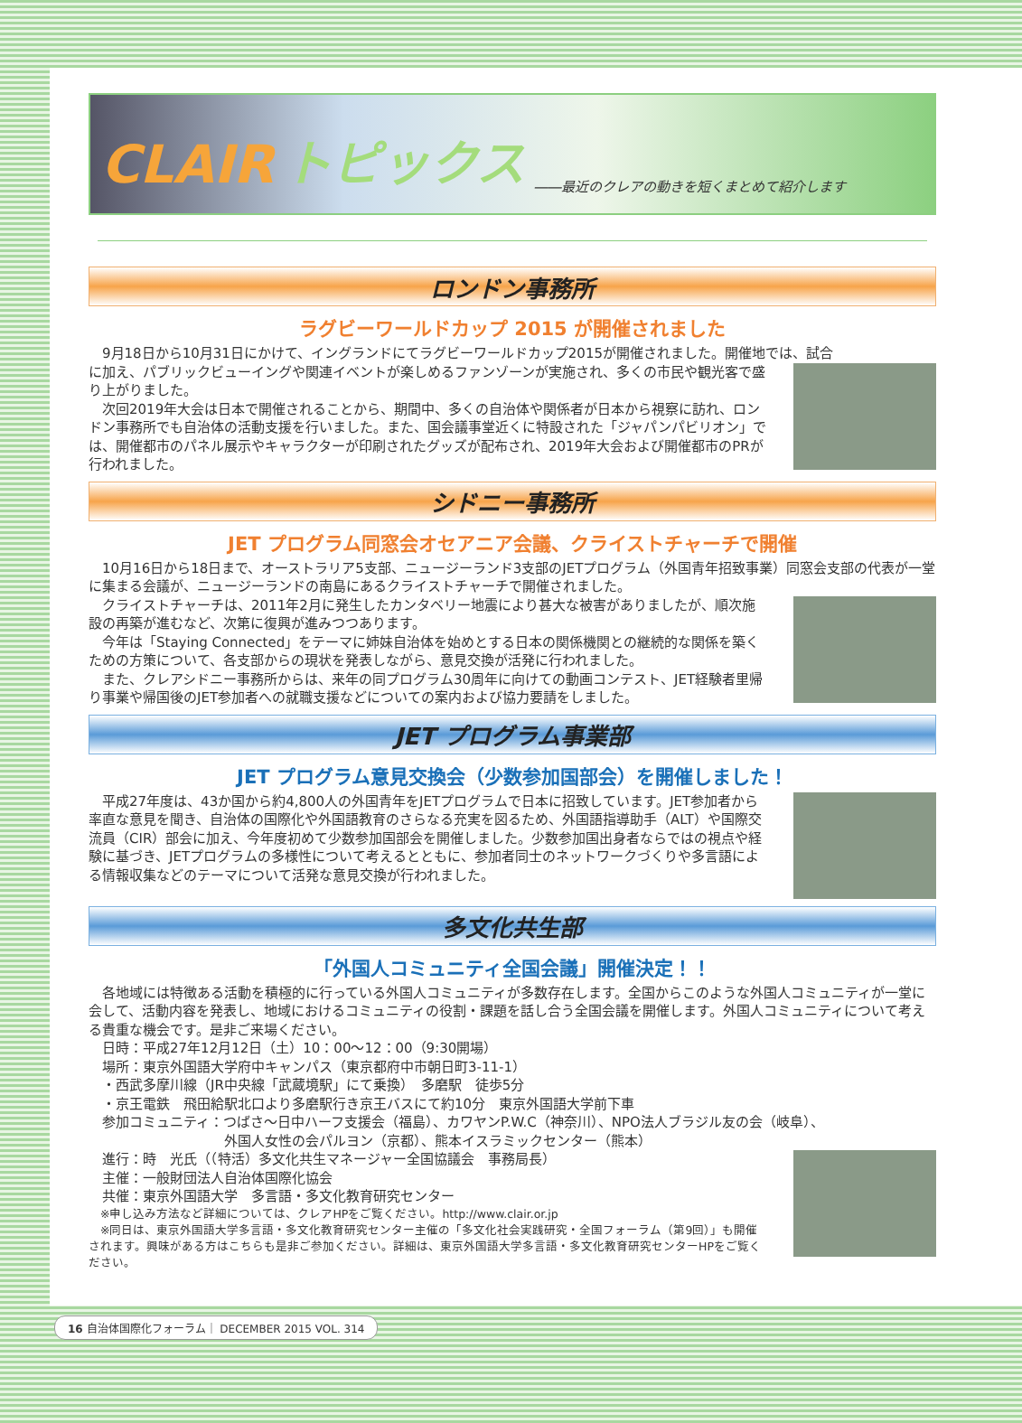CLAIR トピックス ――最近のクレアの動きを短くまとめて紹介します
ロンドン事務所
ラグビーワールドカップ 2015 が開催されました
　9月18日から10月31日にかけて、イングランドにてラグビーワールドカップ2015が開催されました。開催地では、試合
に加え、パブリックビューイングや関連イベントが楽しめるファンゾーンが実施され、多くの市民や観光客で盛り上がりました。
　次回2019年大会は日本で開催されることから、期間中、多くの自治体や関係者が日本から視察に訪れ、ロンドン事務所でも自治体の活動支援を行いました。また、国会議事堂近くに特設された「ジャパンパビリオン」では、開催都市のパネル展示やキャラクターが印刷されたグッズが配布され、2019年大会および開催都市のPRが行われました。
シドニー事務所
JET プログラム同窓会オセアニア会議、クライストチャーチで開催
　10月16日から18日まで、オーストラリア5支部、ニュージーランド3支部のJETプログラム（外国青年招致事業）同窓会支部の代表が一堂に集まる会議が、ニュージーランドの南島にあるクライストチャーチで開催されました。
　クライストチャーチは、2011年2月に発生したカンタベリー地震により甚大な被害がありましたが、順次施設の再築が進むなど、次第に復興が進みつつあります。
　今年は「Staying Connected」をテーマに姉妹自治体を始めとする日本の関係機関との継続的な関係を築くための方策について、各支部からの現状を発表しながら、意見交換が活発に行われました。
　また、クレアシドニー事務所からは、来年の同プログラム30周年に向けての動画コンテスト、JET経験者里帰り事業や帰国後のJET参加者への就職支援などについての案内および協力要請をしました。
JET プログラム事業部
JET プログラム意見交換会（少数参加国部会）を開催しました！
　平成27年度は、43か国から約4,800人の外国青年をJETプログラムで日本に招致しています。JET参加者から率直な意見を聞き、自治体の国際化や外国語教育のさらなる充実を図るため、外国語指導助手（ALT）や国際交流員（CIR）部会に加え、今年度初めて少数参加国部会を開催しました。少数参加国出身者ならではの視点や経験に基づき、JETプログラムの多様性について考えるとともに、参加者同士のネットワークづくりや多言語による情報収集などのテーマについて活発な意見交換が行われました。
多文化共生部
「外国人コミュニティ全国会議」開催決定！！
　各地域には特徴ある活動を積極的に行っている外国人コミュニティが多数存在します。全国からこのような外国人コミュニティが一堂に会して、活動内容を発表し、地域におけるコミュニティの役割・課題を話し合う全国会議を開催します。外国人コミュニティについて考える貴重な機会です。是非ご来場ください。
　日時：平成27年12月12日（土）10：00～12：00（9:30開場）
　場所：東京外国語大学府中キャンパス（東京都府中市朝日町3-11-1）
　・西武多摩川線（JR中央線「武蔵境駅」にて乗換）　多磨駅　徒歩5分
　・京王電鉄　飛田給駅北口より多磨駅行き京王バスにて約10分　東京外国語大学前下車
　参加コミュニティ：つばさ～日中ハーフ支援会（福島）、カワヤンP.W.C（神奈川）、NPO法人ブラジル友の会（岐阜）、
　　　　　　　　　　外国人女性の会パルヨン（京都）、熊本イスラミックセンター（熊本）
　進行：時　光氏（（特活）多文化共生マネージャー全国協議会　事務局長）
　主催：一般財団法人自治体国際化協会
　共催：東京外国語大学　多言語・多文化教育研究センター
　※申し込み方法など詳細については、クレアHPをご覧ください。http://www.clair.or.jp
　※同日は、東京外国語大学多言語・多文化教育研究センター主催の「多文化社会実践研究・全国フォーラム（第9回）」も開催されます。興味がある方はこちらも是非ご参加ください。詳細は、東京外国語大学多言語・多文化教育研究センターHPをご覧ください。
16 自治体国際化フォーラム｜ DECEMBER 2015 VOL. 314